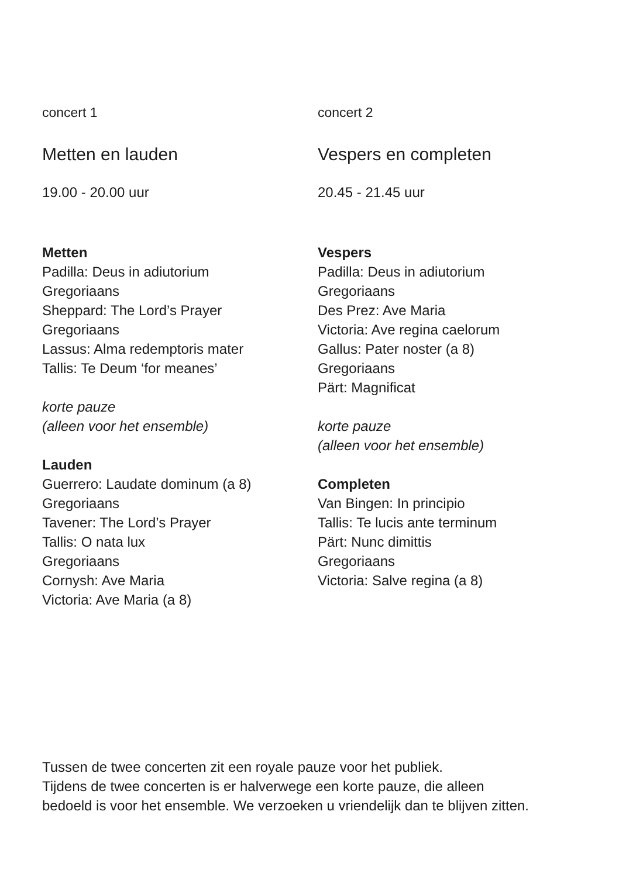concert 1
Metten en lauden
19.00 - 20.00 uur
Metten
Padilla: Deus in adiutorium
Gregoriaans
Sheppard: The Lord’s Prayer
Gregoriaans
Lassus: Alma redemptoris mater
Tallis: Te Deum ‘for meanes’
korte pauze
(alleen voor het ensemble)
Lauden
Guerrero: Laudate dominum (a 8)
Gregoriaans
Tavener: The Lord’s Prayer
Tallis: O nata lux
Gregoriaans
Cornysh: Ave Maria
Victoria: Ave Maria (a 8)
concert 2
Vespers en completen
20.45 - 21.45 uur
Vespers
Padilla: Deus in adiutorium
Gregoriaans
Des Prez: Ave Maria
Victoria: Ave regina caelorum
Gallus: Pater noster (a 8)
Gregoriaans
Pärt: Magnificat
korte pauze
(alleen voor het ensemble)
Completen
Van Bingen: In principio
Tallis: Te lucis ante terminum
Pärt: Nunc dimittis
Gregoriaans
Victoria: Salve regina (a 8)
Tussen de twee concerten zit een royale pauze voor het publiek.
Tijdens de twee concerten is er halverwege een korte pauze, die alleen
bedoeld is voor het ensemble. We verzoeken u vriendelijk dan te blijven zitten.